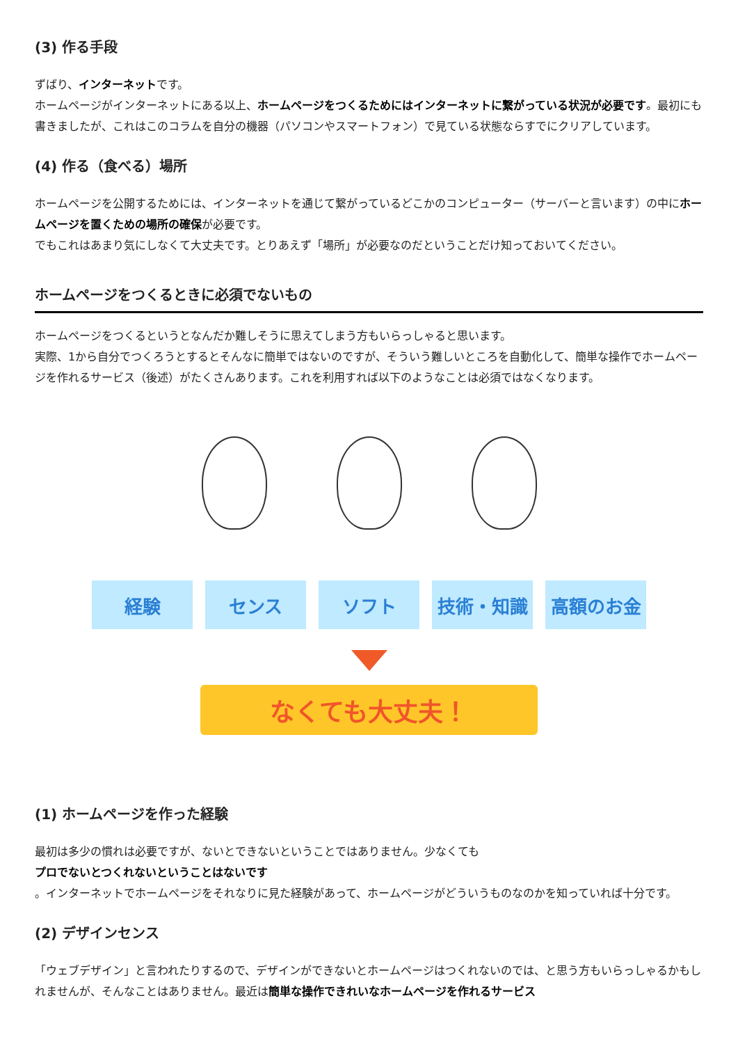(3) 作る手段
ずばり、インターネットです。
ホームページがインターネットにある以上、ホームページをつくるためにはインターネットに繋がっている状況が必要です。最初にも書きましたが、これはこのコラムを自分の機器（パソコンやスマートフォン）で見ている状態ならすでにクリアしています。
(4) 作る（食べる）場所
ホームページを公開するためには、インターネットを通じて繋がっているどこかのコンピューター（サーバーと言います）の中にホームページを置くための場所の確保が必要です。
でもこれはあまり気にしなくて大丈夫です。とりあえず「場所」が必要なのだということだけ知っておいてください。
ホームページをつくるときに必須でないもの
ホームページをつくるというとなんだか難しそうに思えてしまう方もいらっしゃると思います。
実際、1から自分でつくろうとするとそんなに簡単ではないのですが、そういう難しいところを自動化して、簡単な操作でホームページを作れるサービス（後述）がたくさんあります。これを利用すれば以下のようなことは必須ではなくなります。
経験 センス ソフト 技術・知識 高額のお金
なくても大丈夫！
(1) ホームページを作った経験
最初は多少の慣れは必要ですが、ないとできないということではありません。少なくても
プロでないとつくれないということはないです
。インターネットでホームページをそれなりに見た経験があって、ホームページがどういうものなのかを知っていれば十分です。
(2) デザインセンス
「ウェブデザイン」と言われたりするので、デザインができないとホームページはつくれないのでは、と思う方もいらっしゃるかもしれませんが、そんなことはありません。最近は簡単な操作できれいなホームページを作れるサービス